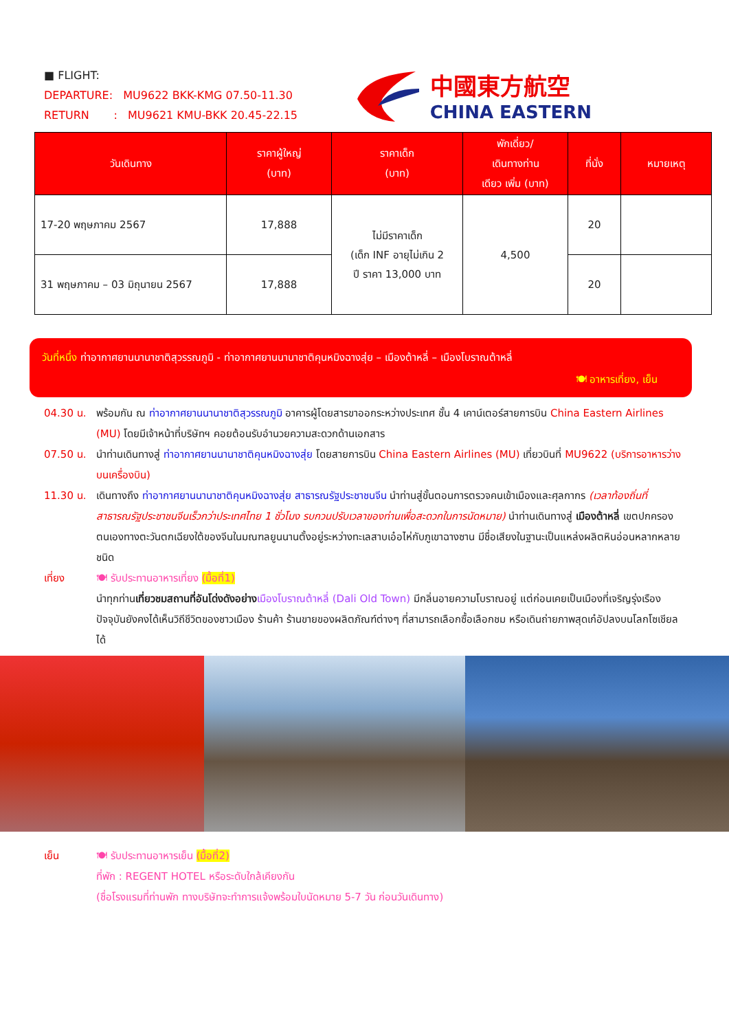■ FLIGHT:
DEPARTURE: MU9622 BKK-KMG 07.50-11.30
RETURN : MU9621 KMU-BKK 20.45-22.15
中國東方航空
CHINA EASTERN
| วันเดินทาง | ราคาผู้ใหญ่ (บาท) | ราคาเด็ก (บาท) | พักเดี่ยว/ เดินทางท่าน เดียว เพิ่ม (บาท) | ที่นั่ง | หมายเหตุ |
| --- | --- | --- | --- | --- | --- |
| 17-20 พฤษภาคม 2567 | 17,888 | ไม่มีราคาเด็ก (เด็ก INF อายุไม่เกิน 2 ปี ราคา 13,000 บาท | 4,500 | 20 | |
| 31 พฤษภาคม – 03 มิถุนายน 2567 | 17,888 | | | 20 | |
วันที่หนึ่ง ท่าอากาศยานนานาชาติสุวรรณภูมิ - ท่าอากาศยานนานาชาติคุนหมิงฉางสุ่ย – เมืองต้าหลี่ – เมืองโบราณต้าหลี่
🍽 อาหารเที่ยง, เย็น
04.30 น. พร้อมกัน ณ ท่าอากาศยานนานาชาติสุวรรณภูมิ อาคารผู้โดยสารขาออกระหว่างประเทศ ชั้น 4 เคาน์เตอร์สายการบิน China Eastern Airlines (MU) โดยมีเจ้าหน้าที่บริษัทฯ คอยต้อนรับอำนวยความสะดวกด้านเอกสาร
07.50 น. นำท่านเดินทางสู่ ท่าอากาศยานนานาชาติคุนหมิงฉางสุ่ย โดยสายการบิน China Eastern Airlines (MU) เที่ยวบินที่ MU9622 (บริการอาหารว่างบนเครื่องบิน)
11.30 น. เดินทางถึง ท่าอากาศยานนานาชาติคุนหมิงฉางสุ่ย สาธารณรัฐประชาชนจีน นำท่านสู่ขั้นตอนการตรวจคนเข้าเมืองและศุลกากร (เวลาท้องถิ่นที่สาธารณรัฐประชาชนจีนเร็วกว่าประเทศไทย 1 ชั่วโมง รบกวนปรับเวลาของท่านเพื่อสะดวกในการนัดหมาย) นำท่านเดินทางสู่ เมืองต้าหลี่ เขตปกครองตนเองทางตะวันตกเฉียงใต้ของจีนในมณฑลยูนนานตั้งอยู่ระหว่างทะเลสาบเอ๋อไห่กับภูเขาฉางซาน มีชื่อเสียงในฐานะเป็นแหล่งผลิตหินอ่อนหลากหลายชนิด
เที่ยง 🍽 รับประทานอาหารเที่ยง (มื้อที่1)
นำทุกท่านเที่ยวชมสถานที่อันโด่งดังอย่าง เมืองโบราณต้าหลี่ (Dali Old Town) มีกลิ่นอายความโบราณอยู่ แต่ก่อนเคยเป็นเมืองที่เจริญรุ่งเรือง ปัจจุบันยังคงได้เห็นวิถีชีวิตของชาวเมือง ร้านค้า ร้านขายของผลิตภัณฑ์ต่างๆ ที่สามารถเลือกซื้อเลือกชม หรือเดินถ่ายภาพสุดเก๋อัปลงบนโลกโซเชียลได้
เย็น 🍽 รับประทานอาหารเย็น (มื้อที่2)
ที่พัก : REGENT HOTEL หรือระดับใกล้เคียงกัน
(ชื่อโรงแรมที่ท่านพัก ทางบริษัทจะทำการแจ้งพร้อมใบนัดหมาย 5-7 วัน ก่อนวันเดินทาง)